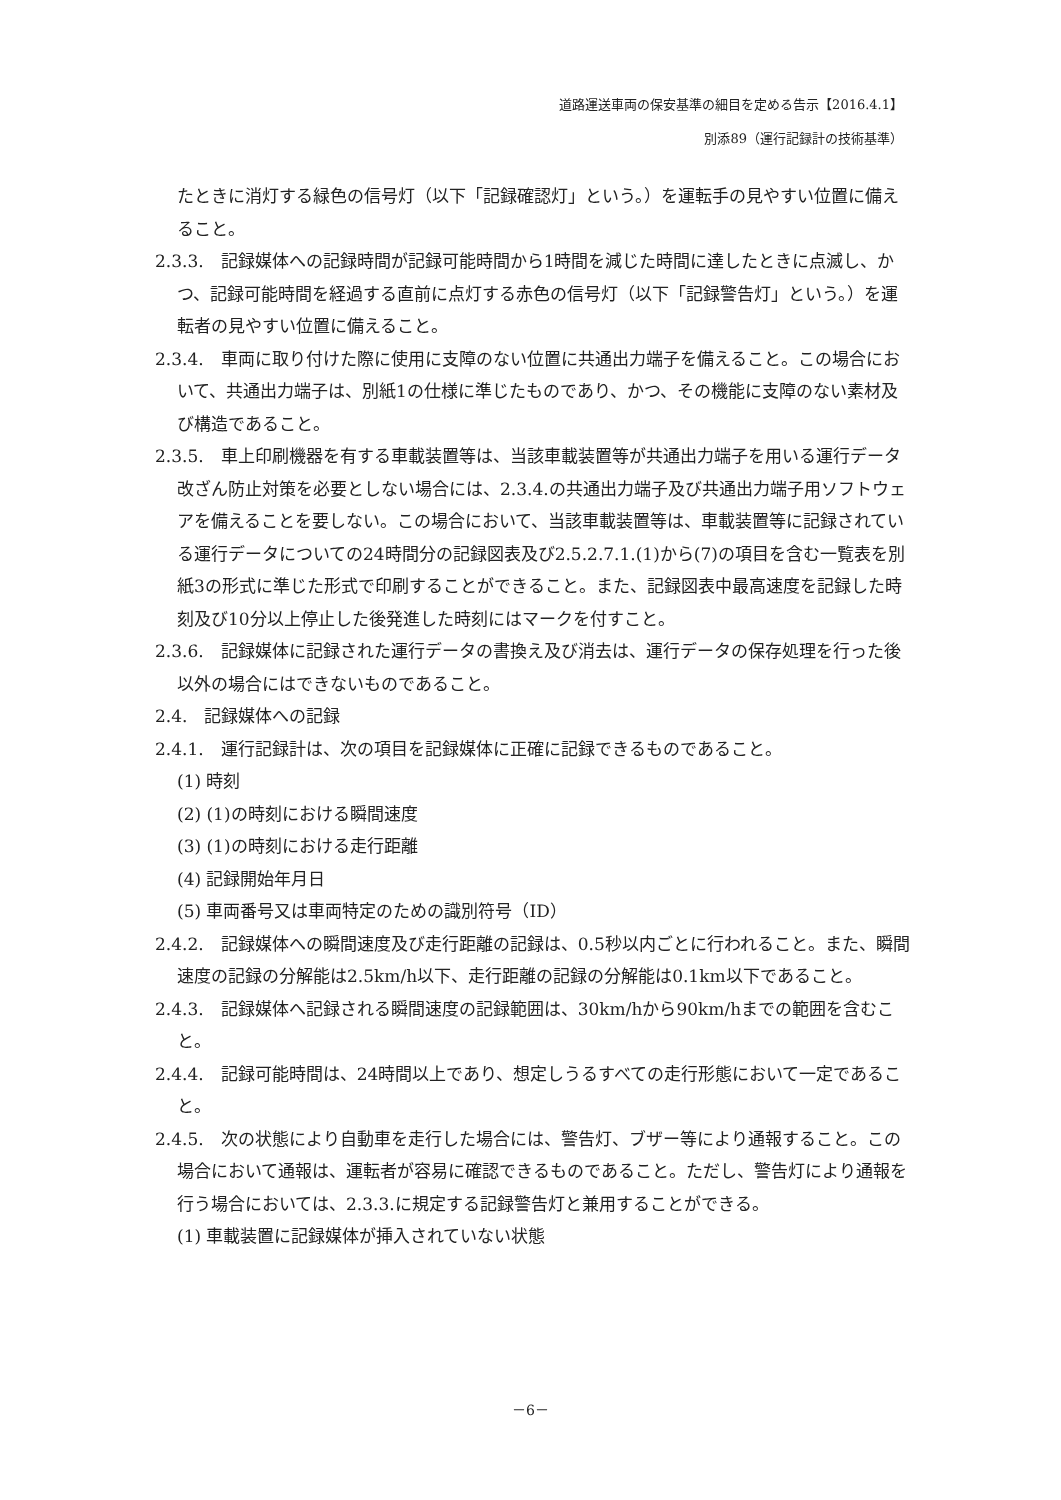道路運送車両の保安基準の細目を定める告示【2016.4.1】
別添89（運行記録計の技術基準）
たときに消灯する緑色の信号灯（以下「記録確認灯」という。）を運転手の見やすい位置に備えること。
2.3.3.　記録媒体への記録時間が記録可能時間から1時間を減じた時間に達したときに点滅し、かつ、記録可能時間を経過する直前に点灯する赤色の信号灯（以下「記録警告灯」という。）を運転者の見やすい位置に備えること。
2.3.4.　車両に取り付けた際に使用に支障のない位置に共通出力端子を備えること。この場合において、共通出力端子は、別紙1の仕様に準じたものであり、かつ、その機能に支障のない素材及び構造であること。
2.3.5.　車上印刷機器を有する車載装置等は、当該車載装置等が共通出力端子を用いる運行データ改ざん防止対策を必要としない場合には、2.3.4.の共通出力端子及び共通出力端子用ソフトウェアを備えることを要しない。この場合において、当該車載装置等は、車載装置等に記録されている運行データについての24時間分の記録図表及び2.5.2.7.1.(1)から(7)の項目を含む一覧表を別紙3の形式に準じた形式で印刷することができること。また、記録図表中最高速度を記録した時刻及び10分以上停止した後発進した時刻にはマークを付すこと。
2.3.6.　記録媒体に記録された運行データの書換え及び消去は、運行データの保存処理を行った後以外の場合にはできないものであること。
2.4.　記録媒体への記録
2.4.1.　運行記録計は、次の項目を記録媒体に正確に記録できるものであること。
(1) 時刻
(2) (1)の時刻における瞬間速度
(3) (1)の時刻における走行距離
(4) 記録開始年月日
(5) 車両番号又は車両特定のための識別符号（ID）
2.4.2.　記録媒体への瞬間速度及び走行距離の記録は、0.5秒以内ごとに行われること。また、瞬間速度の記録の分解能は2.5km/h以下、走行距離の記録の分解能は0.1km以下であること。
2.4.3.　記録媒体へ記録される瞬間速度の記録範囲は、30km/hから90km/hまでの範囲を含むこと。
2.4.4.　記録可能時間は、24時間以上であり、想定しうるすべての走行形態において一定であること。
2.4.5.　次の状態により自動車を走行した場合には、警告灯、ブザー等により通報すること。この場合において通報は、運転者が容易に確認できるものであること。ただし、警告灯により通報を行う場合においては、2.3.3.に規定する記録警告灯と兼用することができる。
(1) 車載装置に記録媒体が挿入されていない状態
－6－